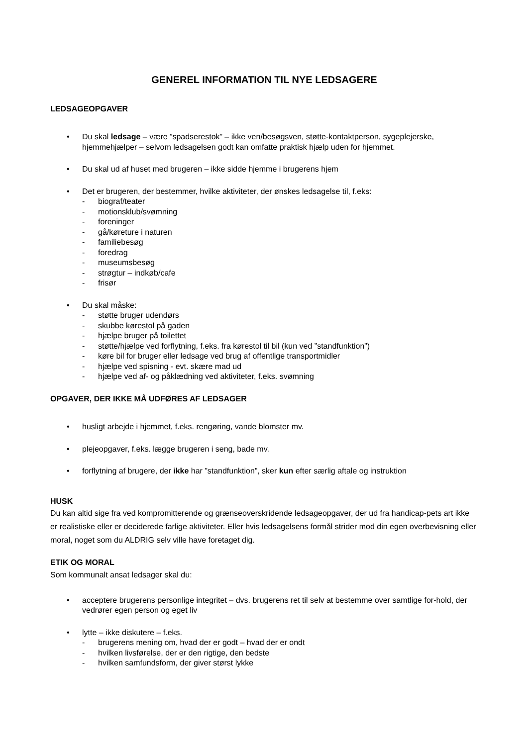GENEREL INFORMATION TIL NYE LEDSAGERE
LEDSAGEOPGAVER
• Du skal ledsage – være ”spadserestok” – ikke ven/besøgsven, støtte-kontaktperson, sygeplejerske, hjemmehjælper – selvom ledsagelsen godt kan omfatte praktisk hjælp uden for hjemmet.
• Du skal ud af huset med brugeren – ikke sidde hjemme i brugerens hjem
• Det er brugeren, der bestemmer, hvilke aktiviteter, der ønskes ledsagelse til, f.eks:
- biograf/teater
- motionsklub/svømning
- foreninger
- gå/køreture i naturen
- familiebesøg
- foredrag
- museumsbesøg
- strøgtur – indkøb/cafe
- frisør
• Du skal måske:
- støtte bruger udendørs
- skubbe kørestol på gaden
- hjælpe bruger på toilettet
- støtte/hjælpe ved forflytning, f.eks. fra kørestol til bil (kun ved ”standfunktion”)
- køre bil for bruger eller ledsage ved brug af offentlige transportmidler
- hjælpe ved spisning - evt. skære mad ud
- hjælpe ved af- og påklædning ved aktiviteter, f.eks. svømning
OPGAVER, DER IKKE MÅ UDFØRES AF LEDSAGER
• husligt arbejde i hjemmet, f.eks. rengøring, vande blomster mv.
• plejeopgaver, f.eks. lægge brugeren i seng, bade mv.
• forflytning af brugere, der ikke har ”standfunktion”, sker kun efter særlig aftale og instruktion
HUSK
Du kan altid sige fra ved kompromitterende og grænseoverskridende ledsageopgaver, der ud fra handicap-pets art ikke er realistiske eller er deciderede farlige aktiviteter. Eller hvis ledsagelsens formål strider mod din egen overbevisning eller moral, noget som du ALDRIG selv ville have foretaget dig.
ETIK OG MORAL
Som kommunalt ansat ledsager skal du:
• acceptere brugerens personlige integritet – dvs. brugerens ret til selv at bestemme over samtlige for-hold, der vedrører egen person og eget liv
• lytte – ikke diskutere – f.eks.
- brugerens mening om, hvad der er godt – hvad der er ondt
- hvilken livsførelse, der er den rigtige, den bedste
- hvilken samfundsform, der giver størst lykke